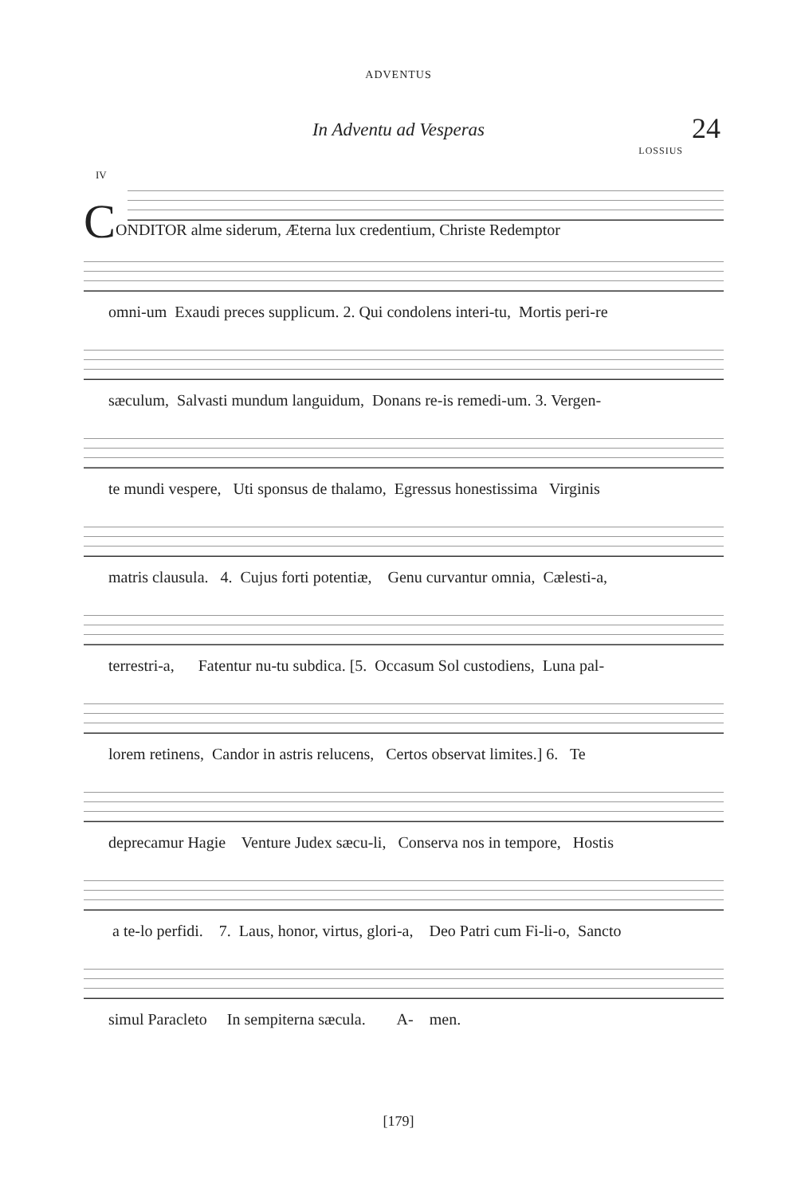ADVENTUS
In Adventu ad Vesperas 24
LOSSIUS
IV
C ONDITOR alme siderum, Æterna lux credentium, Christe Redemptor
omni-um Exaudi preces supplicum. 2. Qui condolens interi-tu, Mortis peri-re
sæculum, Salvasti mundum languidum, Donans re-is remedi-um. 3. Vergen-
te mundi vespere, Uti sponsus de thalamo, Egressus honestissima Virginis
matris clausula. 4. Cujus forti potentiæ, Genu curvantur omnia, Cælesti-a,
terrestri-a, Fatentur nu-tu subdica. [5. Occasum Sol custodiens, Luna pal-
lorem retinens, Candor in astris relucens, Certos observat limites.] 6. Te
deprecamur Hagie Venture Judex sæcu-li, Conserva nos in tempore, Hostis
a te-lo perfidi. 7. Laus, honor, virtus, glori-a, Deo Patri cum Fi-li-o, Sancto
simul Paracleto In sempiterna sæcula. A- men.
[179]